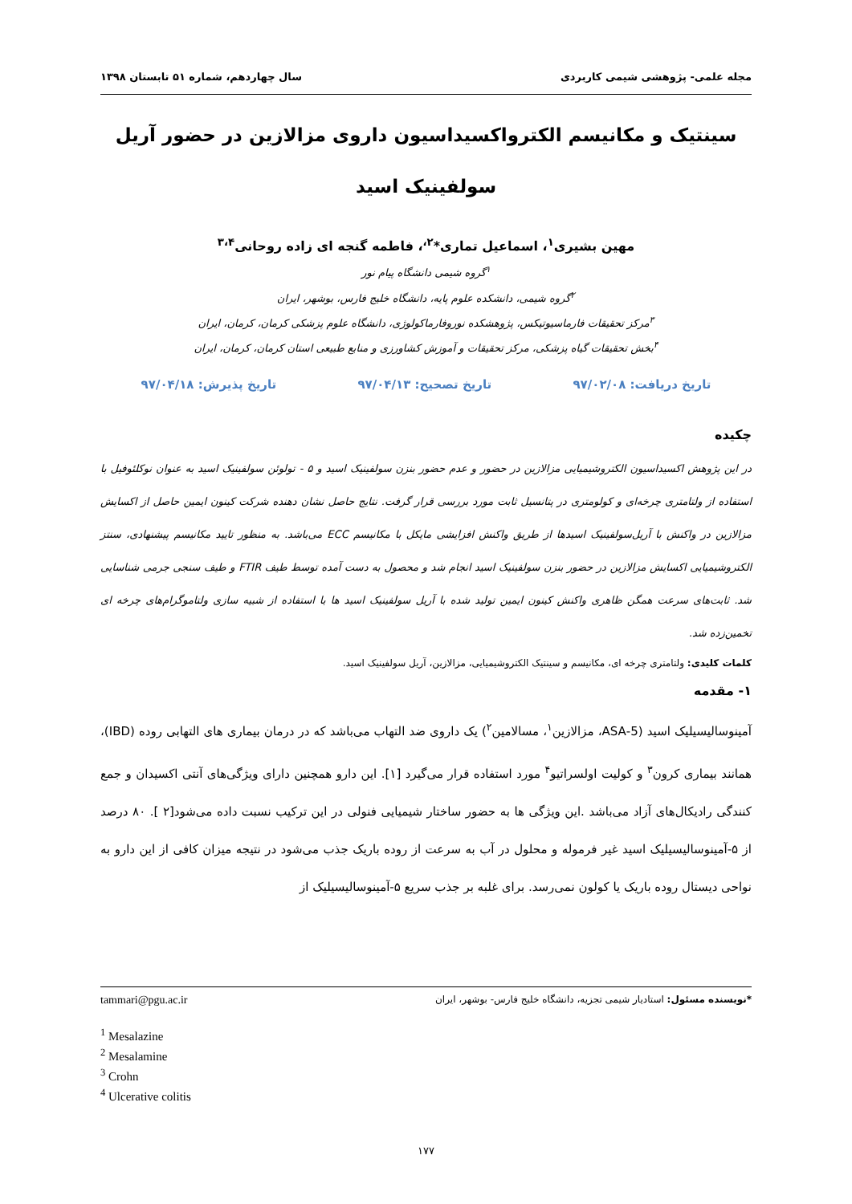مجله علمی- پژوهشی شیمی کاربردی سال چهاردهم، شماره ۵۱ تابستان ۱۳۹۸
سینتیک و مکانیسم الکترواکسیداسیون داروی مزالازین در حضور آریل سولفینیک اسید
مهین بشیری<sup>۱</sup>، اسماعیل تماری*<sup>۲،</sup>، فاطمه گنجه ای زاده روحانی<sup>۳،۴</sup>
<sup>۱</sup> گروه شیمی دانشگاه پیام نور
<sup>۲</sup> گروه شیمی، دانشکده علوم پایه، دانشگاه خلیج فارس، بوشهر، ایران
<sup>۳</sup> مرکز تحقیقات فارماسیوتیکس، پژوهشکده نوروفارماکولوژی، دانشگاه علوم پزشکی کرمان، کرمان، ایران
<sup>۴</sup> بخش تحقیقات گیاه پزشکی، مرکز تحقیقات و آموزش کشاورزی و منابع طبیعی استان کرمان، کرمان، ایران
تاریخ دریافت: ۹۷/۰۲/۰۸ تاریخ تصحیح: ۹۷/۰۴/۱۳ تاریخ پذیرش: ۹۷/۰۴/۱۸
چکیده
در این پژوهش اکسیداسیون الکتروشیمیایی مزالازین در حضور و عدم حضور بنزن سولفینیک اسید و ۵ - تولوئن سولفینیک اسید به عنوان نوکلئوفیل با استفاده از ولتامتری چرخه‌ای و کولومتری در پتانسیل ثابت مورد بررسی قرار گرفت. نتایج حاصل نشان دهنده شرکت کینون ایمین حاصل از اکسایش مزالازین در واکنش با آریل‌سولفینیک اسیدها از طریق واکنش افزایشی مایکل با مکانیسم ECC می‌باشد. به منظور تایید مکانیسم پیشنهادی، سنتز الکتروشیمیایی اکسایش مزالازین در حضور بنزن سولفینیک اسید انجام شد و محصول به دست آمده توسط طیف FTIR و طیف سنجی جرمی شناسایی شد. ثابت‌های سرعت همگن ظاهری واکنش کینون ایمین تولید شده با آریل سولفینیک اسید ها با استفاده از شبیه سازی ولتاموگرام‌های چرخه ای تخمین‌زده شد.
کلمات کلیدی: ولتامتری چرخه ای، مکانیسم و سینتیک الکتروشیمیایی، مزالازین، آریل سولفینیک اسید.
۱- مقدمه
آمینوسالیسیلیک اسید (5-ASA، مزالازین<sup>۱</sup>، مسالامین<sup>۲</sup>) یک داروی ضد التهاب می‌باشد که در درمان بیماری های التهابی روده (IBD)، همانند بیماری کرون<sup>۳</sup> و کولیت اولسراتیو<sup>۴</sup> مورد استفاده قرار می‌گیرد [۱]. این دارو همچنین دارای ویژگی‌های آنتی اکسیدان و جمع کنندگی رادیکال‌های آزاد می‌باشد .این ویژگی ها به حضور ساختار شیمیایی فنولی در این ترکیب نسبت داده می‌شود[۲ ]. ۸۰ درصد از ۵-آمینوسالیسیلیک اسید غیر فرموله و محلول در آب به سرعت از روده باریک جذب می‌شود در نتیجه میزان کافی از این دارو به نواحی دیستال روده باریک یا کولون نمی‌رسد. برای غلبه بر جذب سریع ۵-آمینوسالیسیلیک از
*نویسنده مسئول: استادیار شیمی تجزیه، دانشگاه خلیج فارس- بوشهر، ایران tammari@pgu.ac.ir
<sup>1</sup> Mesalazine
<sup>2</sup> Mesalamine
<sup>3</sup> Crohn
<sup>4</sup> Ulcerative colitis
۱۷۷